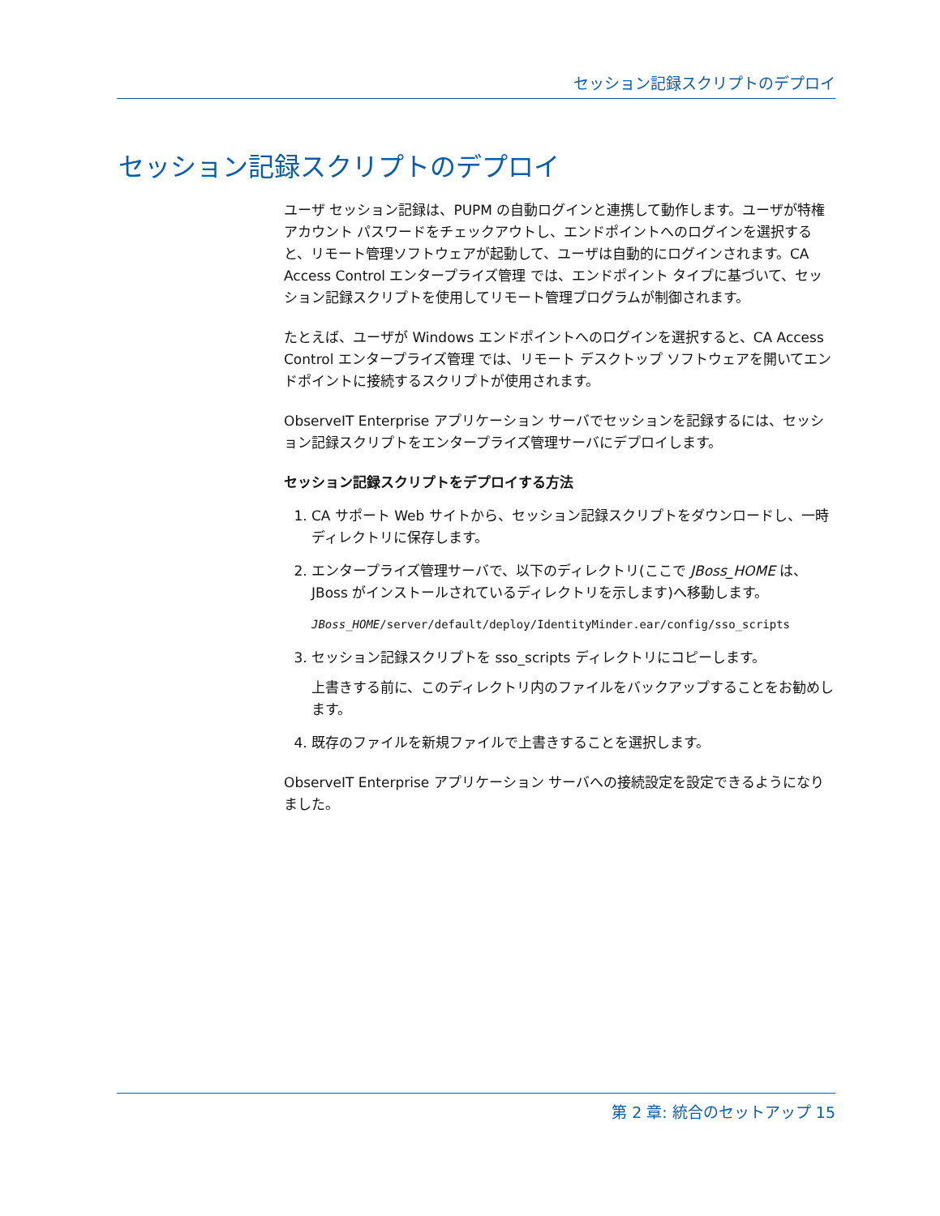セッション記録スクリプトのデプロイ
セッション記録スクリプトのデプロイ
ユーザ セッション記録は、PUPM の自動ログインと連携して動作します。ユーザが特権アカウント パスワードをチェックアウトし、エンドポイントへのログインを選択すると、リモート管理ソフトウェアが起動して、ユーザは自動的にログインされます。CA Access Control エンタープライズ管理 では、エンドポイント タイプに基づいて、セッション記録スクリプトを使用してリモート管理プログラムが制御されます。
たとえば、ユーザが Windows エンドポイントへのログインを選択すると、CA Access Control エンタープライズ管理 では、リモート デスクトップ ソフトウェアを開いてエンドポイントに接続するスクリプトが使用されます。
ObserveIT Enterprise アプリケーション サーバでセッションを記録するには、セッション記録スクリプトをエンタープライズ管理サーバにデプロイします。
セッション記録スクリプトをデプロイする方法
1. CA サポート Web サイトから、セッション記録スクリプトをダウンロードし、一時ディレクトリに保存します。
2. エンタープライズ管理サーバで、以下のディレクトリ(ここで JBoss_HOME は、JBoss がインストールされているディレクトリを示します)へ移動します。
JBoss_HOME/server/default/deploy/IdentityMinder.ear/config/sso_scripts
3. セッション記録スクリプトを sso_scripts ディレクトリにコピーします。
上書きする前に、このディレクトリ内のファイルをバックアップすることをお勧めします。
4. 既存のファイルを新規ファイルで上書きすることを選択します。
ObserveIT Enterprise アプリケーション サーバへの接続設定を設定できるようになりました。
第 2 章: 統合のセットアップ 15